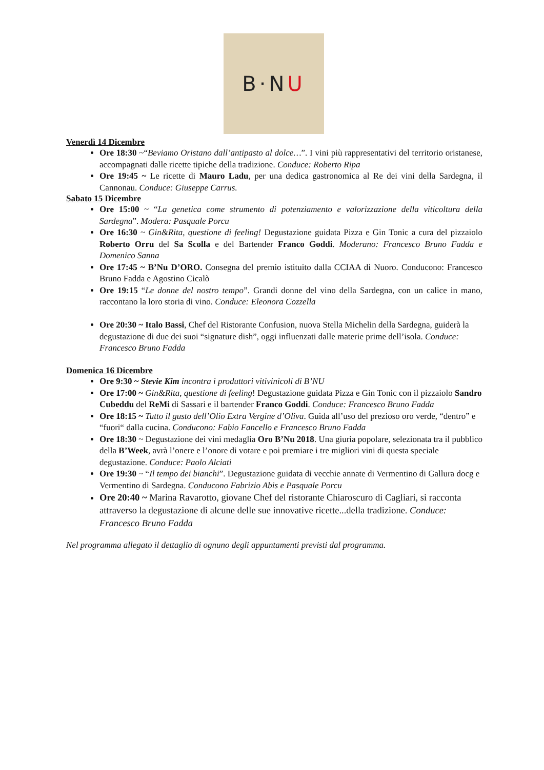B·N U
Venerdì 14 Dicembre
Ore 18:30 ~“Beviamo Oristano dall’antipasto al dolce…”. I vini più rappresentativi del territorio oristanese, accompagnati dalle ricette tipiche della tradizione. Conduce: Roberto Ripa
Ore 19:45 ~ Le ricette di Mauro Ladu, per una dedica gastronomica al Re dei vini della Sardegna, il Cannonau. Conduce: Giuseppe Carrus.
Sabato 15 Dicembre
Ore 15:00 ~ “La genetica come strumento di potenziamento e valorizzazione della viticoltura della Sardegna”. Modera: Pasquale Porcu
Ore 16:30 ~ Gin&Rita, questione di feeling! Degustazione guidata Pizza e Gin Tonic a cura del pizzaiolo Roberto Orru del Sa Scolla e del Bartender Franco Goddi. Moderano: Francesco Bruno Fadda e Domenico Sanna
Ore 17:45 ~ B’Nu D’ORO. Consegna del premio istituito dalla CCIAA di Nuoro. Conducono: Francesco Bruno Fadda e Agostino Cicalò
Ore 19:15 “Le donne del nostro tempo”. Grandi donne del vino della Sardegna, con un calice in mano, raccontano la loro storia di vino. Conduce: Eleonora Cozzella
Ore 20:30 ~ Italo Bassi, Chef del Ristorante Confusion, nuova Stella Michelin della Sardegna, guiderà la degustazione di due dei suoi “signature dish”, oggi influenzati dalle materie prime dell’isola. Conduce: Francesco Bruno Fadda
Domenica 16 Dicembre
Ore 9:30 ~ Stevie Kim incontra i produttori vitivinicoli di B’NU
Ore 17:00 ~ Gin&Rita, questione di feeling! Degustazione guidata Pizza e Gin Tonic con il pizzaiolo Sandro Cubeddu del ReMi di Sassari e il bartender Franco Goddi. Conduce: Francesco Bruno Fadda
Ore 18:15 ~ Tutto il gusto dell’Olio Extra Vergine d’Oliva. Guida all’uso del prezioso oro verde, “dentro” e “fuori“ dalla cucina. Conducono: Fabio Fancello e Francesco Bruno Fadda
Ore 18:30 ~ Degustazione dei vini medaglia Oro B’Nu 2018. Una giuria popolare, selezionata tra il pubblico della B’Week, avrà l’onere e l’onore di votare e poi premiare i tre migliori vini di questa speciale degustazione. Conduce: Paolo Alciati
Ore 19:30 ~ “Il tempo dei bianchi”. Degustazione guidata di vecchie annate di Vermentino di Gallura docg e Vermentino di Sardegna. Conducono Fabrizio Abis e Pasquale Porcu
Ore 20:40 ~ Marina Ravarotto, giovane Chef del ristorante Chiaroscuro di Cagliari, si racconta attraverso la degustazione di alcune delle sue innovative ricette...della tradizione. Conduce: Francesco Bruno Fadda
Nel programma allegato il dettaglio di ognuno degli appuntamenti previsti dal programma.